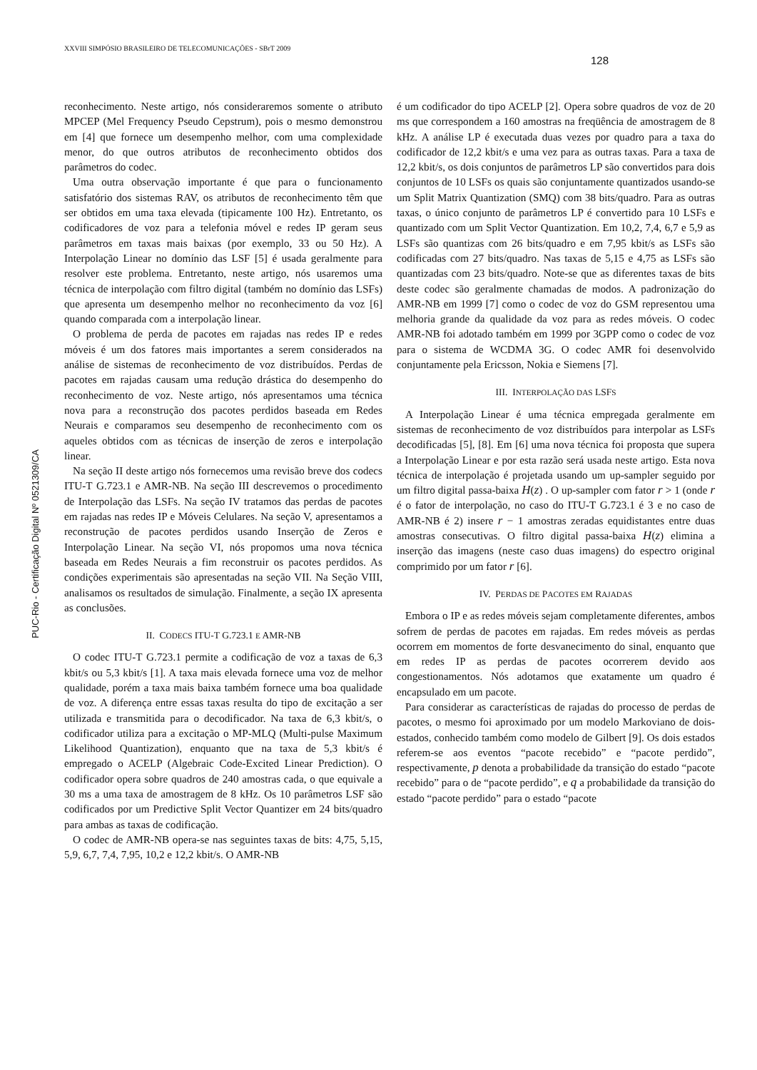XXVIII SIMPÓSIO BRASILEIRO DE TELECOMUNICAÇÕES - SBrT 2009
128
PUC-Rio - Certificação Digital Nº 0521309/CA
reconhecimento. Neste artigo, nós consideraremos somente o atributo MPCEP (Mel Frequency Pseudo Cepstrum), pois o mesmo demonstrou em [4] que fornece um desempenho melhor, com uma complexidade menor, do que outros atributos de reconhecimento obtidos dos parâmetros do codec.
Uma outra observação importante é que para o funcionamento satisfatório dos sistemas RAV, os atributos de reconhecimento têm que ser obtidos em uma taxa elevada (tipicamente 100 Hz). Entretanto, os codificadores de voz para a telefonia móvel e redes IP geram seus parâmetros em taxas mais baixas (por exemplo, 33 ou 50 Hz). A Interpolação Linear no domínio das LSF [5] é usada geralmente para resolver este problema. Entretanto, neste artigo, nós usaremos uma técnica de interpolação com filtro digital (também no domínio das LSFs) que apresenta um desempenho melhor no reconhecimento da voz [6] quando comparada com a interpolação linear.
O problema de perda de pacotes em rajadas nas redes IP e redes móveis é um dos fatores mais importantes a serem considerados na análise de sistemas de reconhecimento de voz distribuídos. Perdas de pacotes em rajadas causam uma redução drástica do desempenho do reconhecimento de voz. Neste artigo, nós apresentamos uma técnica nova para a reconstrução dos pacotes perdidos baseada em Redes Neurais e comparamos seu desempenho de reconhecimento com os aqueles obtidos com as técnicas de inserção de zeros e interpolação linear.
Na seção II deste artigo nós fornecemos uma revisão breve dos codecs ITU-T G.723.1 e AMR-NB. Na seção III descrevemos o procedimento de Interpolação das LSFs. Na seção IV tratamos das perdas de pacotes em rajadas nas redes IP e Móveis Celulares. Na seção V, apresentamos a reconstrução de pacotes perdidos usando Inserção de Zeros e Interpolação Linear. Na seção VI, nós propomos uma nova técnica baseada em Redes Neurais a fim reconstruir os pacotes perdidos. As condições experimentais são apresentadas na seção VII. Na Seção VIII, analisamos os resultados de simulação. Finalmente, a seção IX apresenta as conclusões.
II. CODECS ITU-T G.723.1 E AMR-NB
O codec ITU-T G.723.1 permite a codificação de voz a taxas de 6,3 kbit/s ou 5,3 kbit/s [1]. A taxa mais elevada fornece uma voz de melhor qualidade, porém a taxa mais baixa também fornece uma boa qualidade de voz. A diferença entre essas taxas resulta do tipo de excitação a ser utilizada e transmitida para o decodificador. Na taxa de 6,3 kbit/s, o codificador utiliza para a excitação o MP-MLQ (Multi-pulse Maximum Likelihood Quantization), enquanto que na taxa de 5,3 kbit/s é empregado o ACELP (Algebraic Code-Excited Linear Prediction). O codificador opera sobre quadros de 240 amostras cada, o que equivale a 30 ms a uma taxa de amostragem de 8 kHz. Os 10 parâmetros LSF são codificados por um Predictive Split Vector Quantizer em 24 bits/quadro para ambas as taxas de codificação.
O codec de AMR-NB opera-se nas seguintes taxas de bits: 4,75, 5,15, 5,9, 6,7, 7,4, 7,95, 10,2 e 12,2 kbit/s. O AMR-NB
é um codificador do tipo ACELP [2]. Opera sobre quadros de voz de 20 ms que correspondem a 160 amostras na freqüência de amostragem de 8 kHz. A análise LP é executada duas vezes por quadro para a taxa do codificador de 12,2 kbit/s e uma vez para as outras taxas. Para a taxa de 12,2 kbit/s, os dois conjuntos de parâmetros LP são convertidos para dois conjuntos de 10 LSFs os quais são conjuntamente quantizados usando-se um Split Matrix Quantization (SMQ) com 38 bits/quadro. Para as outras taxas, o único conjunto de parâmetros LP é convertido para 10 LSFs e quantizado com um Split Vector Quantization. Em 10,2, 7,4, 6,7 e 5,9 as LSFs são quantizas com 26 bits/quadro e em 7,95 kbit/s as LSFs são codificadas com 27 bits/quadro. Nas taxas de 5,15 e 4,75 as LSFs são quantizadas com 23 bits/quadro. Note-se que as diferentes taxas de bits deste codec são geralmente chamadas de modos. A padronização do AMR-NB em 1999 [7] como o codec de voz do GSM representou uma melhoria grande da qualidade da voz para as redes móveis. O codec AMR-NB foi adotado também em 1999 por 3GPP como o codec de voz para o sistema de WCDMA 3G. O codec AMR foi desenvolvido conjuntamente pela Ericsson, Nokia e Siemens [7].
III. INTERPOLAÇÃO DAS LSFS
A Interpolação Linear é uma técnica empregada geralmente em sistemas de reconhecimento de voz distribuídos para interpolar as LSFs decodificadas [5], [8]. Em [6] uma nova técnica foi proposta que supera a Interpolação Linear e por esta razão será usada neste artigo. Esta nova técnica de interpolação é projetada usando um up-sampler seguido por um filtro digital passa-baixa H(z) . O up-sampler com fator r > 1 (onde r é o fator de interpolação, no caso do ITU-T G.723.1 é 3 e no caso de AMR-NB é 2) insere r − 1 amostras zeradas equidistantes entre duas amostras consecutivas. O filtro digital passa-baixa H(z) elimina a inserção das imagens (neste caso duas imagens) do espectro original comprimido por um fator r [6].
IV. PERDAS DE PACOTES EM RAJADAS
Embora o IP e as redes móveis sejam completamente diferentes, ambos sofrem de perdas de pacotes em rajadas. Em redes móveis as perdas ocorrem em momentos de forte desvanecimento do sinal, enquanto que em redes IP as perdas de pacotes ocorrerem devido aos congestionamentos. Nós adotamos que exatamente um quadro é encapsulado em um pacote.
Para considerar as características de rajadas do processo de perdas de pacotes, o mesmo foi aproximado por um modelo Markoviano de dois-estados, conhecido também como modelo de Gilbert [9]. Os dois estados referem-se aos eventos “pacote recebido” e “pacote perdido”, respectivamente, p denota a probabilidade da transição do estado “pacote recebido” para o de “pacote perdido”, e q a probabilidade da transição do estado “pacote perdido” para o estado “pacote